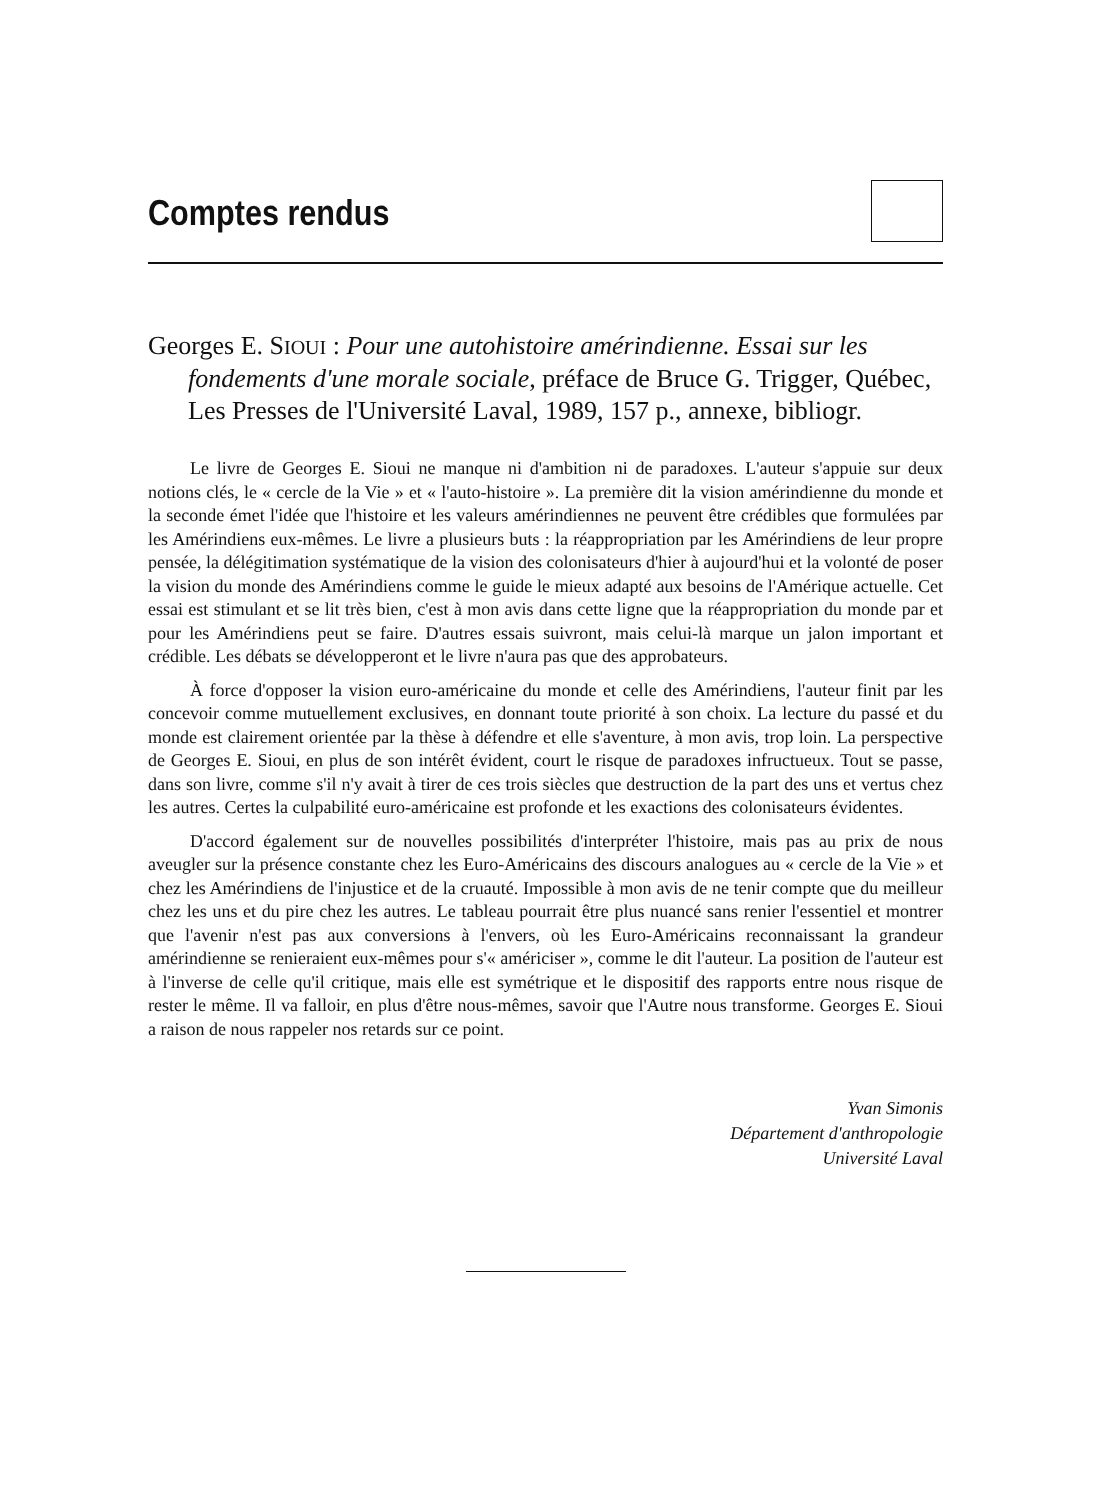Comptes rendus
Georges E. SIOUI : Pour une autohistoire amérindienne. Essai sur les fondements d'une morale sociale, préface de Bruce G. Trigger, Québec, Les Presses de l'Université Laval, 1989, 157 p., annexe, bibliogr.
Le livre de Georges E. Sioui ne manque ni d'ambition ni de paradoxes. L'auteur s'appuie sur deux notions clés, le « cercle de la Vie » et « l'auto-histoire ». La première dit la vision amérindienne du monde et la seconde émet l'idée que l'histoire et les valeurs amérindiennes ne peuvent être crédibles que formulées par les Amérindiens eux-mêmes. Le livre a plusieurs buts : la réappropriation par les Amérindiens de leur propre pensée, la délégitimation systématique de la vision des colonisateurs d'hier à aujourd'hui et la volonté de poser la vision du monde des Amérindiens comme le guide le mieux adapté aux besoins de l'Amérique actuelle. Cet essai est stimulant et se lit très bien, c'est à mon avis dans cette ligne que la réappropriation du monde par et pour les Amérindiens peut se faire. D'autres essais suivront, mais celui-là marque un jalon important et crédible. Les débats se développeront et le livre n'aura pas que des approbateurs.
À force d'opposer la vision euro-américaine du monde et celle des Amérindiens, l'auteur finit par les concevoir comme mutuellement exclusives, en donnant toute priorité à son choix. La lecture du passé et du monde est clairement orientée par la thèse à défendre et elle s'aventure, à mon avis, trop loin. La perspective de Georges E. Sioui, en plus de son intérêt évident, court le risque de paradoxes infructueux. Tout se passe, dans son livre, comme s'il n'y avait à tirer de ces trois siècles que destruction de la part des uns et vertus chez les autres. Certes la culpabilité euro-américaine est profonde et les exactions des colonisateurs évidentes.
D'accord également sur de nouvelles possibilités d'interpréter l'histoire, mais pas au prix de nous aveugler sur la présence constante chez les Euro-Américains des discours analogues au « cercle de la Vie » et chez les Amérindiens de l'injustice et de la cruauté. Impossible à mon avis de ne tenir compte que du meilleur chez les uns et du pire chez les autres. Le tableau pourrait être plus nuancé sans renier l'essentiel et montrer que l'avenir n'est pas aux conversions à l'envers, où les Euro-Américains reconnaissant la grandeur amérindienne se renieraient eux-mêmes pour s'« américiser », comme le dit l'auteur. La position de l'auteur est à l'inverse de celle qu'il critique, mais elle est symétrique et le dispositif des rapports entre nous risque de rester le même. Il va falloir, en plus d'être nous-mêmes, savoir que l'Autre nous transforme. Georges E. Sioui a raison de nous rappeler nos retards sur ce point.
Yvan Simonis
Département d'anthropologie
Université Laval